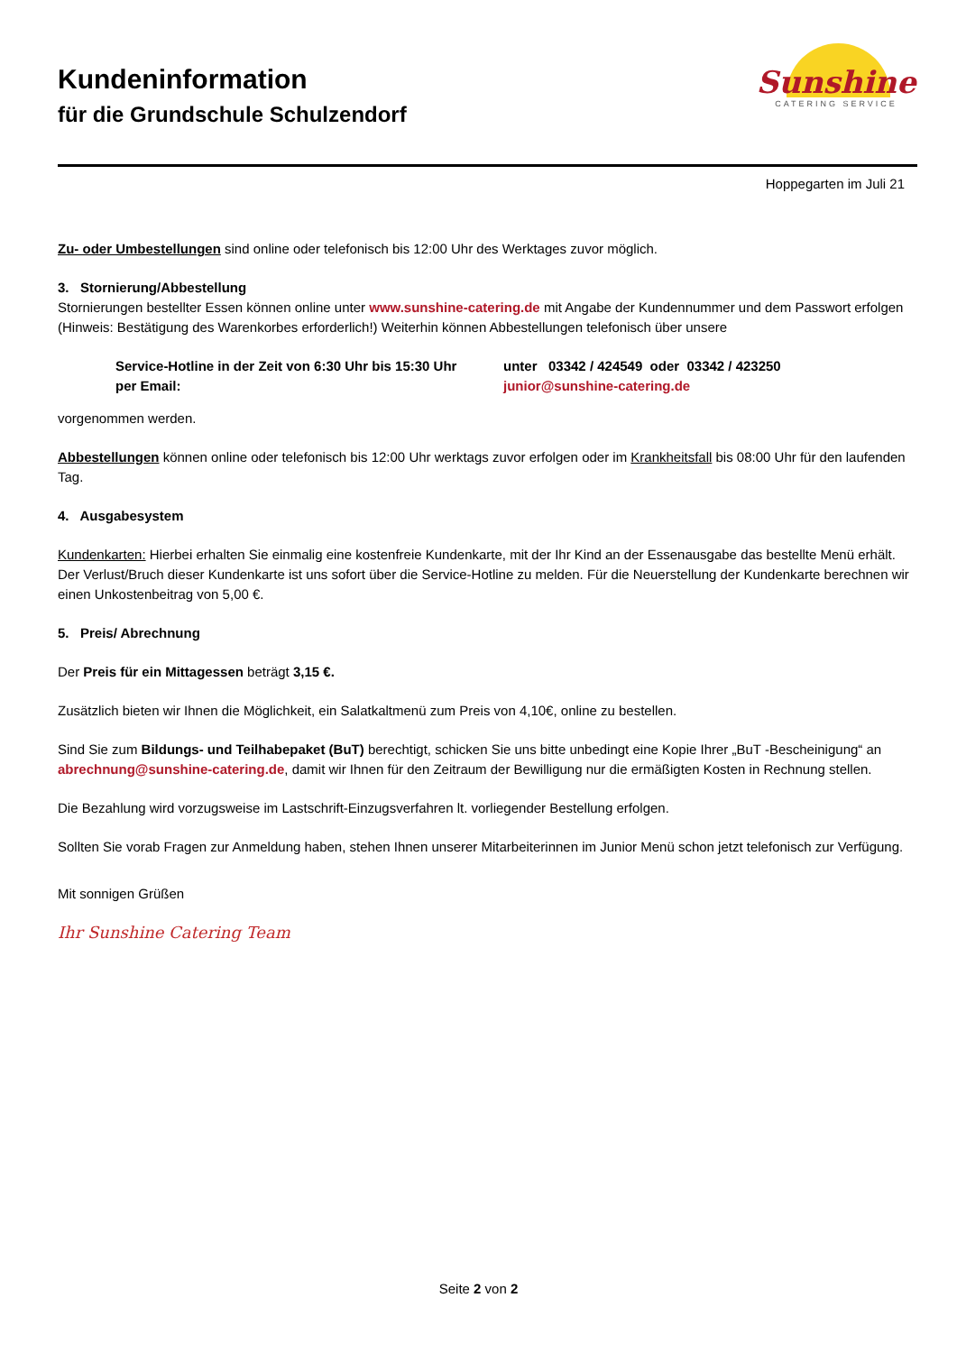Kundeninformation
für die Grundschule Schulzendorf
Sunshine
CATERING SERVICE
Hoppegarten im Juli 21
Zu- oder Umbestellungen sind online oder telefonisch bis 12:00 Uhr des Werktages zuvor möglich.
3. Stornierung/Abbestellung
Stornierungen bestellter Essen können online unter www.sunshine-catering.de mit Angabe der Kundennummer und dem Passwort erfolgen (Hinweis: Bestätigung des Warenkorbes erforderlich!) Weiterhin können Abbestellungen telefonisch über unsere
Service-Hotline in der Zeit von 6:30 Uhr bis 15:30 Uhr
unter 03342 / 424549 oder 03342 / 423250
per Email:
junior@sunshine-catering.de
vorgenommen werden.
Abbestellungen können online oder telefonisch bis 12:00 Uhr werktags zuvor erfolgen oder im Krankheitsfall bis 08:00 Uhr für den laufenden Tag.
4. Ausgabesystem
Kundenkarten: Hierbei erhalten Sie einmalig eine kostenfreie Kundenkarte, mit der Ihr Kind an der Essenausgabe das bestellte Menü erhält. Der Verlust/Bruch dieser Kundenkarte ist uns sofort über die Service-Hotline zu melden. Für die Neuerstellung der Kundenkarte berechnen wir einen Unkostenbeitrag von 5,00 €.
5. Preis/ Abrechnung
Der Preis für ein Mittagessen beträgt 3,15 €.
Zusätzlich bieten wir Ihnen die Möglichkeit, ein Salatkaltmenü zum Preis von 4,10€, online zu bestellen.
Sind Sie zum Bildungs- und Teilhabepaket (BuT) berechtigt, schicken Sie uns bitte unbedingt eine Kopie Ihrer „BuT -Bescheinigung“ an abrechnung@sunshine-catering.de, damit wir Ihnen für den Zeitraum der Bewilligung nur die ermäßigten Kosten in Rechnung stellen.
Die Bezahlung wird vorzugsweise im Lastschrift-Einzugsverfahren lt. vorliegender Bestellung erfolgen.
Sollten Sie vorab Fragen zur Anmeldung haben, stehen Ihnen unserer Mitarbeiterinnen im Junior Menü schon jetzt telefonisch zur Verfügung.
Mit sonnigen Grüßen
Ihr Sunshine Catering Team
Seite 2 von 2